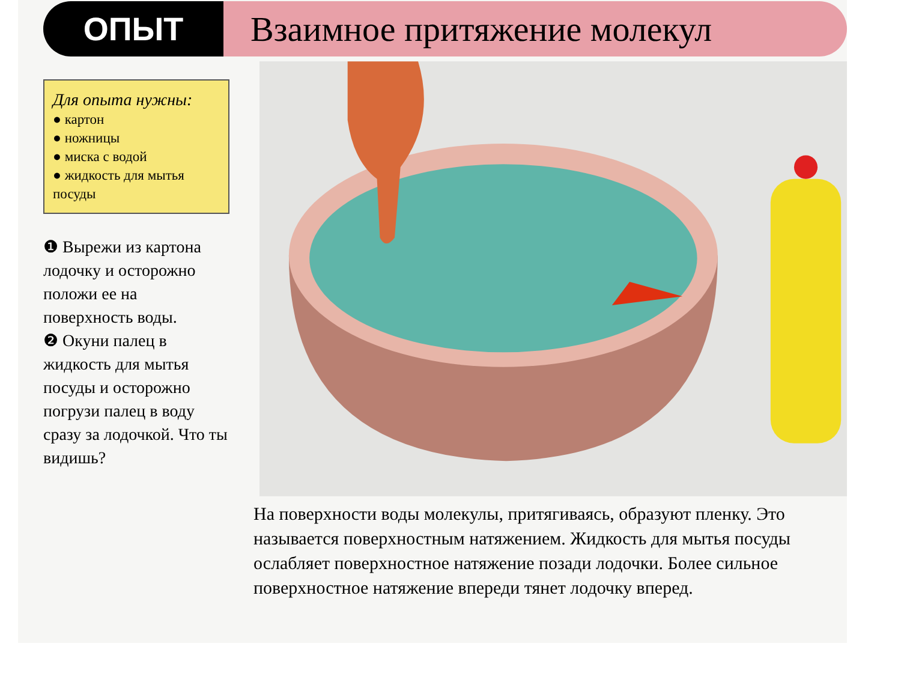ОПЫТ Взаимное притяжение молекул
Для опыта нужны:
● картон
● ножницы
● миска с водой
● жидкость для мытья посуды
❶ Вырежи из картона лодочку и осторожно положи ее на поверхность воды.
❷ Окуни палец в жидкость для мытья посуды и осторожно погрузи палец в воду сразу за лодочкой. Что ты видишь?
На поверхности воды молекулы, притягиваясь, образуют пленку. Это называется поверхностным натяжением. Жидкость для мытья посуды ослабляет поверхностное натяжение позади лодочки. Более сильное поверхностное натяжение впереди тянет лодочку вперед.